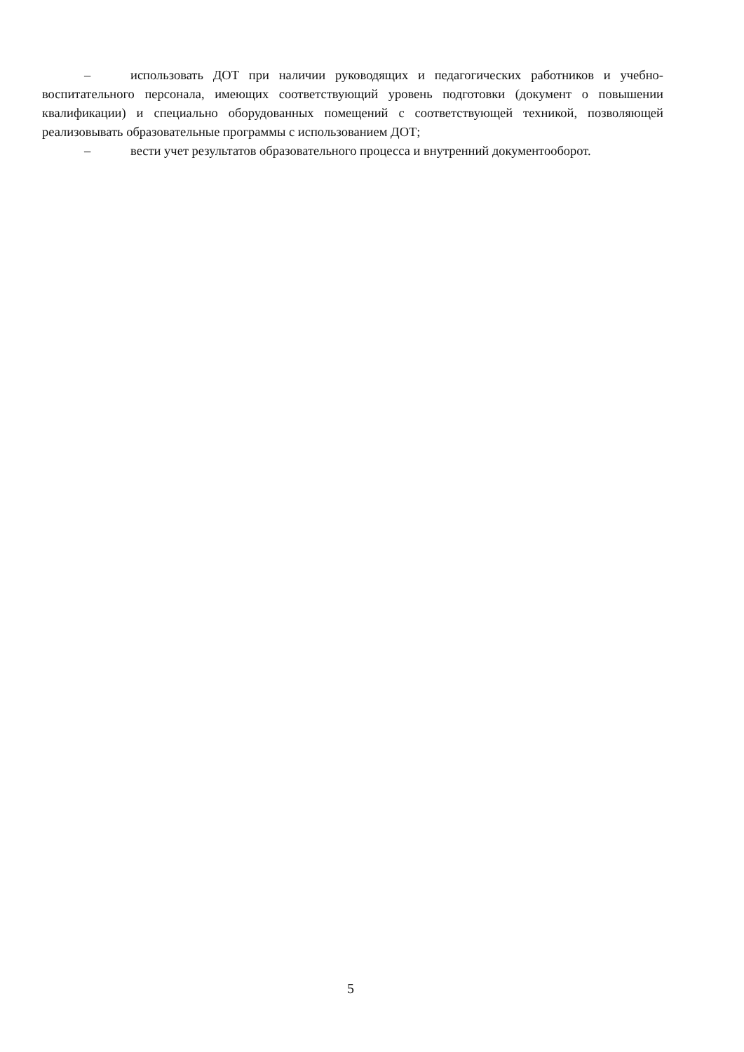– использовать ДОТ при наличии руководящих и педагогических работников и учебно-воспитательного персонала, имеющих соответствующий уровень подготовки (документ о повышении квалификации) и специально оборудованных помещений с соответствующей техникой, позволяющей реализовывать образовательные программы с использованием ДОТ;
– вести учет результатов образовательного процесса и внутренний документооборот.
5